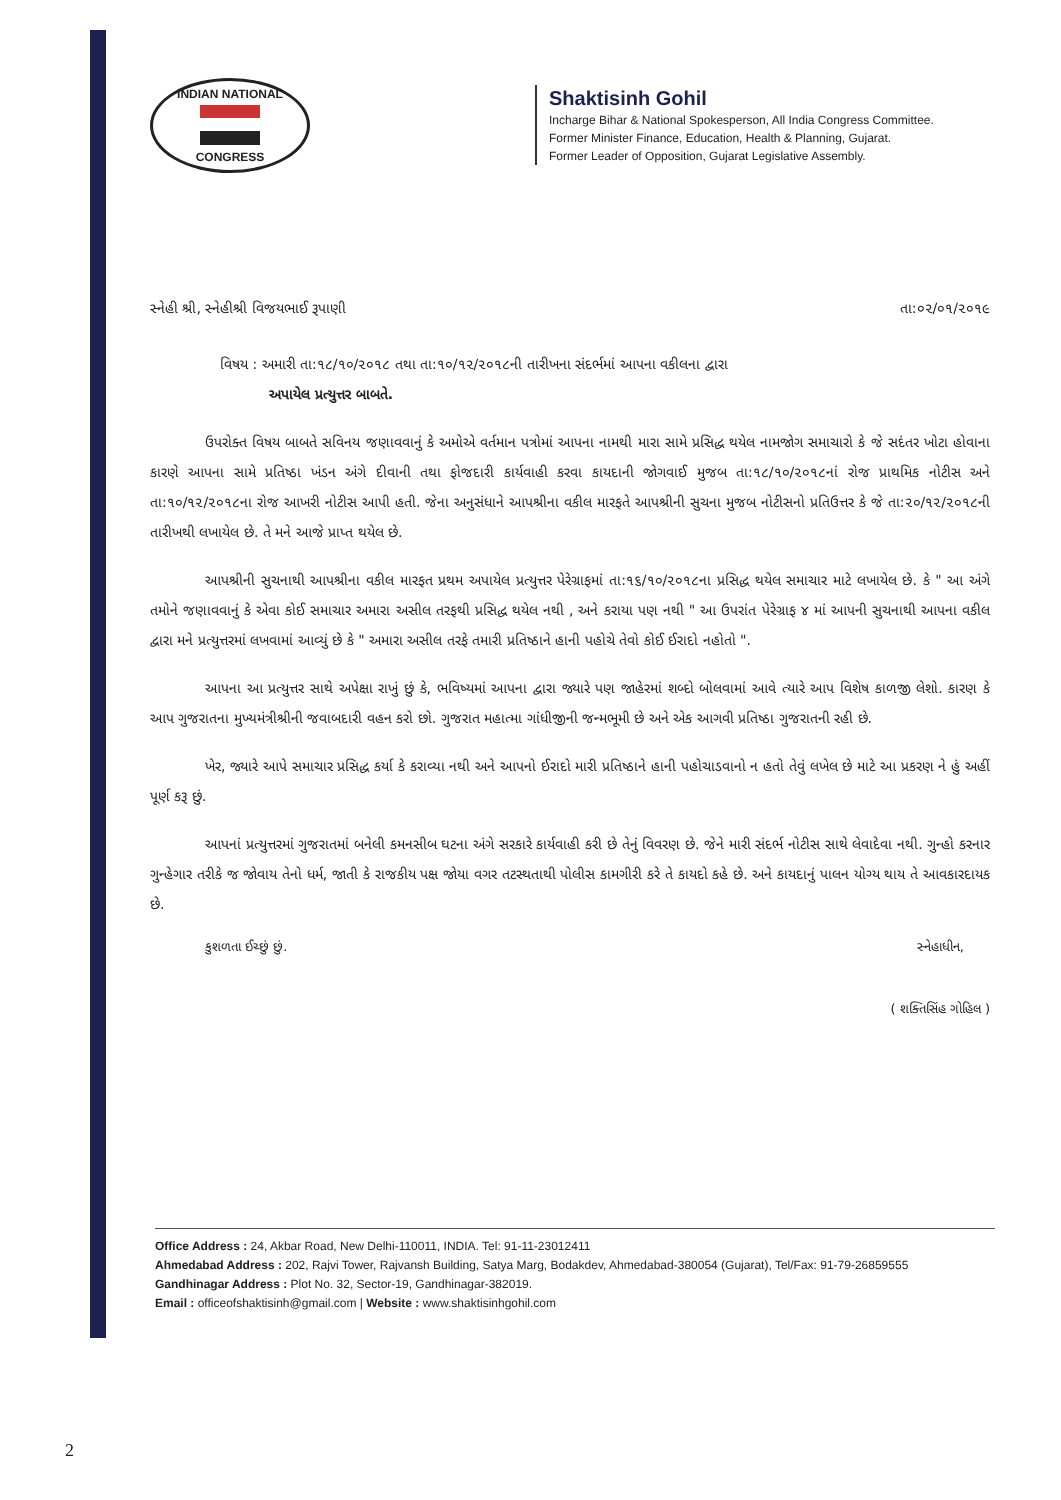INDIAN NATIONAL
CONGRESS
Shaktisinh Gohil
Incharge Bihar & National Spokesperson, All India Congress Committee.
Former Minister Finance, Education, Health & Planning, Gujarat.
Former Leader of Opposition, Gujarat Legislative Assembly.
સ્નેહી શ્રી, સ્નેહીશ્રી વિજયભાઈ રૂપાણી તા:૦૨/૦૧/૨૦૧૯
વિષય : અમારી તા:૧૮/૧૦/૨૦૧૮ તથા તા:૧૦/૧૨/૨૦૧૮ની તારીખના સંદર્ભમાં આપના વકીલના દ્વારા
અપાયેલ પ્રત્યુત્તર બાબતે.
ઉપરોક્ત વિષય બાબતે સવિનય જણાવવાનું કે અમોએ વર્તમાન પત્રોમાં આપના નામથી મારા સામે પ્રસિદ્ધ થયેલ નામજોગ સમાચારો કે જે સદંતર ખોટા હોવાના કારણે આપના સામે પ્રતિષ્ઠા ખંડન અંગે દીવાની તથા ફોજદારી કાર્યવાહી કરવા કાયદાની જોગવાઈ મુજબ તા:૧૮/૧૦/૨૦૧૮નાં રોજ પ્રાથમિક નોટીસ અને તા:૧૦/૧૨/૨૦૧૮ના રોજ આખરી નોટીસ આપી હતી. જેના અનુસંધાને આપશ્રીના વકીલ મારફતે આપશ્રીની સુચના મુજબ નોટીસનો પ્રતિઉત્તર કે જે તા:૨૦/૧૨/૨૦૧૮ની તારીખથી લખાયેલ છે. તે મને આજે પ્રાપ્ત થયેલ છે.
આપશ્રીની સુચનાથી આપશ્રીના વકીલ મારફત પ્રથમ અપાયેલ પ્રત્યુત્તર પેરેગ્રાફમાં તા:૧૬/૧૦/૨૦૧૮ના પ્રસિદ્ધ થયેલ સમાચાર માટે લખાયેલ છે. કે " આ અંગે તમોને જણાવવાનું કે એવા કોઈ સમાચાર અમારા અસીલ તરફથી પ્રસિદ્ધ થયેલ નથી , અને કરાયા પણ નથી " આ ઉપરાંત પેરેગ્રાફ ૪ માં આપની સુચનાથી આપના વકીલ દ્વારા મને પ્રત્યુત્તરમાં લખવામાં આવ્યું છે કે " અમારા અસીલ તરફે તમારી પ્રતિષ્ઠાને હાની પહોચે તેવો કોઈ ઈરાદો નહોતો ".
આપના આ પ્રત્યુત્તર સાથે અપેક્ષા રાખું છું કે, ભવિષ્યમાં આપના દ્વારા જ્યારે પણ જાહેરમાં શબ્દો બોલવામાં આવે ત્યારે આપ વિશેષ કાળજી લેશો. કારણ કે આપ ગુજરાતના મુખ્યમંત્રીશ્રીની જવાબદારી વહન કરો છો. ગુજરાત મહાત્મા ગાંધીજીની જન્મભૂમી છે અને એક આગવી પ્રતિષ્ઠા ગુજરાતની રહી છે.
ખેર, જ્યારે આપે સમાચાર પ્રસિદ્ધ કર્યા કે કરાવ્યા નથી અને આપનો ઈરાદો મારી પ્રતિષ્ઠાને હાની પહોચાડવાનો ન હતો તેવું લખેલ છે માટે આ પ્રકરણ ને હું અહીં પૂર્ણ કરૂ છું.
આપનાં પ્રત્યુત્તરમાં ગુજરાતમાં બનેલી કમનસીબ ઘટના અંગે સરકારે કાર્યવાહી કરી છે તેનું વિવરણ છે. જેને મારી સંદર્ભ નોટીસ સાથે લેવાદેવા નથી. ગુન્હો કરનાર ગુન્હેગાર તરીકે જ જોવાય તેનો ધર્મ, જાતી કે રાજકીય પક્ષ જોયા વગર તટસ્થતાથી પોલીસ કામગીરી કરે તે કાયદો કહે છે. અને કાયદાનું પાલન યોગ્ય થાય તે આવકારદાયક છે.
કુશળતા ઈચ્છું છું. સ્નેહાધીન,
( શક્તિસિંહ ગોહિલ )
Office Address : 24, Akbar Road, New Delhi-110011, INDIA. Tel: 91-11-23012411
Ahmedabad Address : 202, Rajvi Tower, Rajvansh Building, Satya Marg, Bodakdev, Ahmedabad-380054 (Gujarat), Tel/Fax: 91-79-26859555
Gandhinagar Address : Plot No. 32, Sector-19, Gandhinagar-382019.
Email : officeofshaktisinh@gmail.com | Website : www.shaktisinhgohil.com
2